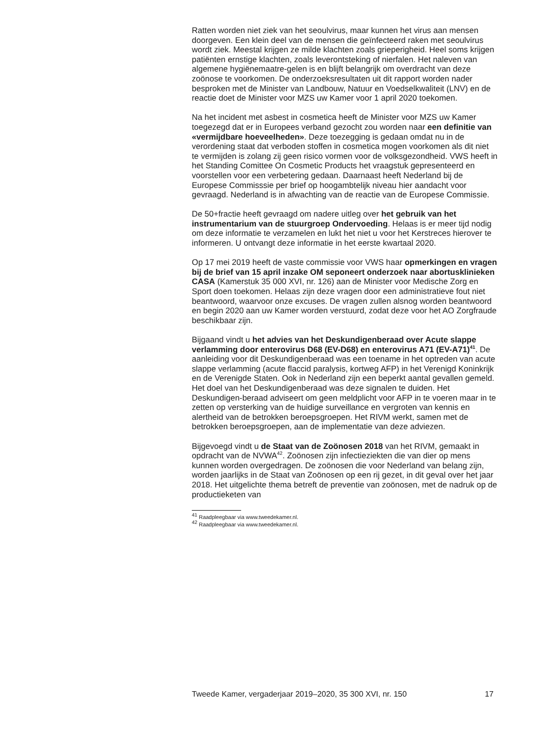Ratten worden niet ziek van het seoulvirus, maar kunnen het virus aan mensen doorgeven. Een klein deel van de mensen die geïnfecteerd raken met seoulvirus wordt ziek. Meestal krijgen ze milde klachten zoals grieperigheid. Heel soms krijgen patiënten ernstige klachten, zoals leverontsteking of nierfalen. Het naleven van algemene hygiënemaatre-gelen is en blijft belangrijk om overdracht van deze zoönose te voorkomen. De onderzoeksresultaten uit dit rapport worden nader besproken met de Minister van Landbouw, Natuur en Voedselkwaliteit (LNV) en de reactie doet de Minister voor MZS uw Kamer voor 1 april 2020 toekomen.
Na het incident met asbest in cosmetica heeft de Minister voor MZS uw Kamer toegezegd dat er in Europees verband gezocht zou worden naar een definitie van «vermijdbare hoeveelheden». Deze toezegging is gedaan omdat nu in de verordening staat dat verboden stoffen in cosmetica mogen voorkomen als dit niet te vermijden is zolang zij geen risico vormen voor de volksgezondheid. VWS heeft in het Standing Comittee On Cosmetic Products het vraagstuk gepresenteerd en voorstellen voor een verbetering gedaan. Daarnaast heeft Nederland bij de Europese Commisssie per brief op hoogambtelijk niveau hier aandacht voor gevraagd. Nederland is in afwachting van de reactie van de Europese Commissie.
De 50+fractie heeft gevraagd om nadere uitleg over het gebruik van het instrumentarium van de stuurgroep Ondervoeding. Helaas is er meer tijd nodig om deze informatie te verzamelen en lukt het niet u voor het Kerstreces hierover te informeren. U ontvangt deze informatie in het eerste kwartaal 2020.
Op 17 mei 2019 heeft de vaste commissie voor VWS haar opmerkingen en vragen bij de brief van 15 april inzake OM seponeert onderzoek naar abortusklinieken CASA (Kamerstuk 35 000 XVI, nr. 126) aan de Minister voor Medische Zorg en Sport doen toekomen. Helaas zijn deze vragen door een administratieve fout niet beantwoord, waarvoor onze excuses. De vragen zullen alsnog worden beantwoord en begin 2020 aan uw Kamer worden verstuurd, zodat deze voor het AO Zorgfraude beschikbaar zijn.
Bijgaand vindt u het advies van het Deskundigenberaad over Acute slappe verlamming door enterovirus D68 (EV-D68) en enterovirus A71 (EV-A71)<sup>41</sup>. De aanleiding voor dit Deskundigenberaad was een toename in het optreden van acute slappe verlamming (acute flaccid paralysis, kortweg AFP) in het Verenigd Koninkrijk en de Verenigde Staten. Ook in Nederland zijn een beperkt aantal gevallen gemeld. Het doel van het Deskundigenberaad was deze signalen te duiden. Het Deskundigen-beraad adviseert om geen meldplicht voor AFP in te voeren maar in te zetten op versterking van de huidige surveillance en vergroten van kennis en alertheid van de betrokken beroepsgroepen. Het RIVM werkt, samen met de betrokken beroepsgroepen, aan de implementatie van deze adviezen.
Bijgevoegd vindt u de Staat van de Zoönosen 2018 van het RIVM, gemaakt in opdracht van de NVWA<sup>42</sup>. Zoönosen zijn infectieziekten die van dier op mens kunnen worden overgedragen. De zoönosen die voor Nederland van belang zijn, worden jaarlijks in de Staat van Zoönosen op een rij gezet, in dit geval over het jaar 2018. Het uitgelichte thema betreft de preventie van zoönosen, met de nadruk op de productieketen van
<sup>41</sup> Raadpleegbaar via www.tweedekamer.nl.
<sup>42</sup> Raadpleegbaar via www.tweedekamer.nl.
Tweede Kamer, vergaderjaar 2019–2020, 35 300 XVI, nr. 150 17